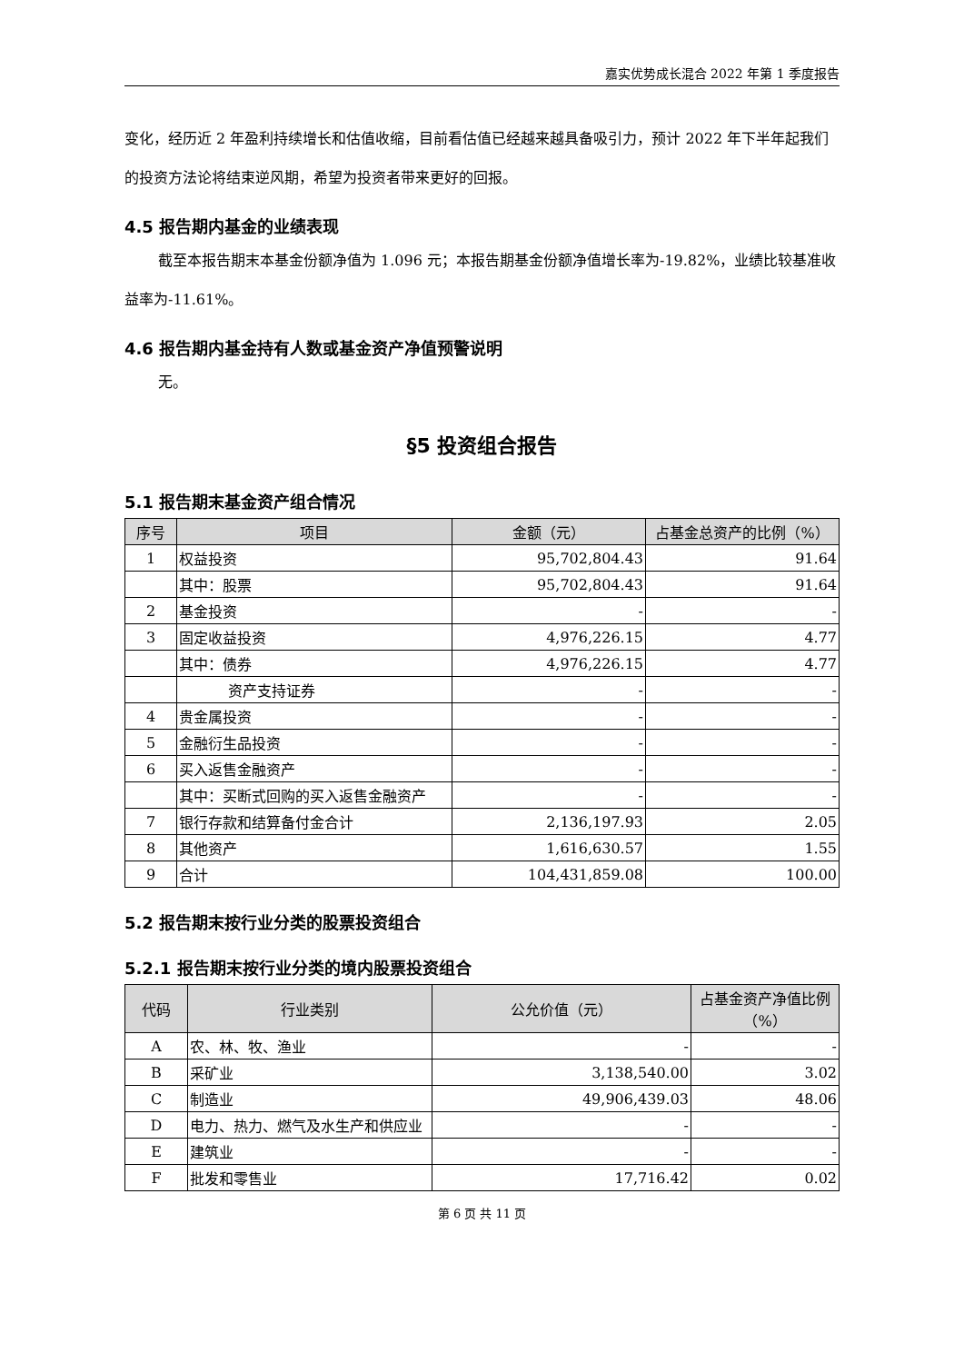嘉实优势成长混合 2022 年第 1 季度报告
变化，经历近 2 年盈利持续增长和估值收缩，目前看估值已经越来越具备吸引力，预计 2022 年下半年起我们的投资方法论将结束逆风期，希望为投资者带来更好的回报。
4.5 报告期内基金的业绩表现
截至本报告期末本基金份额净值为 1.096 元；本报告期基金份额净值增长率为-19.82%，业绩比较基准收益率为-11.61%。
4.6 报告期内基金持有人数或基金资产净值预警说明
无。
§5 投资组合报告
5.1 报告期末基金资产组合情况
| 序号 | 项目 | 金额（元） | 占基金总资产的比例（%） |
| --- | --- | --- | --- |
| 1 | 权益投资 | 95,702,804.43 | 91.64 |
| | 其中：股票 | 95,702,804.43 | 91.64 |
| 2 | 基金投资 | - | - |
| 3 | 固定收益投资 | 4,976,226.15 | 4.77 |
| | 其中：债券 | 4,976,226.15 | 4.77 |
| | 资产支持证券 | - | - |
| 4 | 贵金属投资 | - | - |
| 5 | 金融衍生品投资 | - | - |
| 6 | 买入返售金融资产 | - | - |
| | 其中：买断式回购的买入返售金融资产 | - | - |
| 7 | 银行存款和结算备付金合计 | 2,136,197.93 | 2.05 |
| 8 | 其他资产 | 1,616,630.57 | 1.55 |
| 9 | 合计 | 104,431,859.08 | 100.00 |
5.2 报告期末按行业分类的股票投资组合
5.2.1 报告期末按行业分类的境内股票投资组合
| 代码 | 行业类别 | 公允价值（元） | 占基金资产净值比例（%） |
| --- | --- | --- | --- |
| A | 农、林、牧、渔业 | - | - |
| B | 采矿业 | 3,138,540.00 | 3.02 |
| C | 制造业 | 49,906,439.03 | 48.06 |
| D | 电力、热力、燃气及水生产和供应业 | - | - |
| E | 建筑业 | - | - |
| F | 批发和零售业 | 17,716.42 | 0.02 |
第 6 页 共 11 页